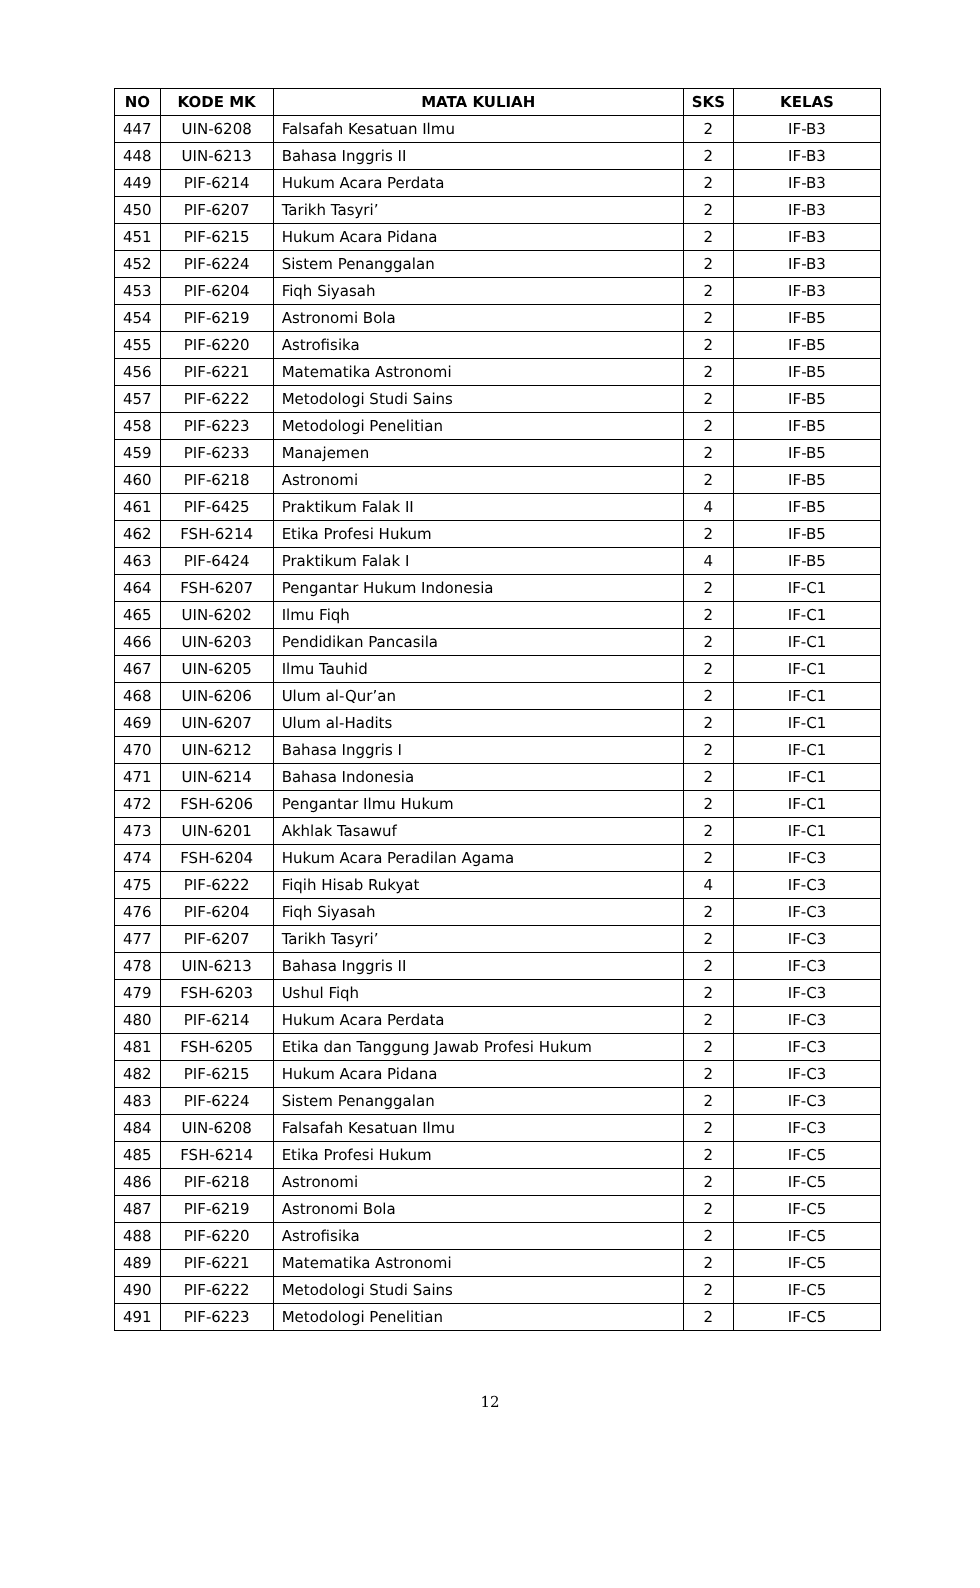| NO | KODE MK | MATA KULIAH | SKS | KELAS |
| --- | --- | --- | --- | --- |
| 447 | UIN-6208 | Falsafah Kesatuan Ilmu | 2 | IF-B3 |
| 448 | UIN-6213 | Bahasa Inggris II | 2 | IF-B3 |
| 449 | PIF-6214 | Hukum Acara Perdata | 2 | IF-B3 |
| 450 | PIF-6207 | Tarikh Tasyri’ | 2 | IF-B3 |
| 451 | PIF-6215 | Hukum Acara Pidana | 2 | IF-B3 |
| 452 | PIF-6224 | Sistem Penanggalan | 2 | IF-B3 |
| 453 | PIF-6204 | Fiqh Siyasah | 2 | IF-B3 |
| 454 | PIF-6219 | Astronomi Bola | 2 | IF-B5 |
| 455 | PIF-6220 | Astrofisika | 2 | IF-B5 |
| 456 | PIF-6221 | Matematika Astronomi | 2 | IF-B5 |
| 457 | PIF-6222 | Metodologi Studi Sains | 2 | IF-B5 |
| 458 | PIF-6223 | Metodologi Penelitian | 2 | IF-B5 |
| 459 | PIF-6233 | Manajemen | 2 | IF-B5 |
| 460 | PIF-6218 | Astronomi | 2 | IF-B5 |
| 461 | PIF-6425 | Praktikum Falak II | 4 | IF-B5 |
| 462 | FSH-6214 | Etika Profesi Hukum | 2 | IF-B5 |
| 463 | PIF-6424 | Praktikum Falak I | 4 | IF-B5 |
| 464 | FSH-6207 | Pengantar Hukum Indonesia | 2 | IF-C1 |
| 465 | UIN-6202 | Ilmu Fiqh | 2 | IF-C1 |
| 466 | UIN-6203 | Pendidikan Pancasila | 2 | IF-C1 |
| 467 | UIN-6205 | Ilmu Tauhid | 2 | IF-C1 |
| 468 | UIN-6206 | Ulum al-Qur’an | 2 | IF-C1 |
| 469 | UIN-6207 | Ulum al-Hadits | 2 | IF-C1 |
| 470 | UIN-6212 | Bahasa Inggris I | 2 | IF-C1 |
| 471 | UIN-6214 | Bahasa Indonesia | 2 | IF-C1 |
| 472 | FSH-6206 | Pengantar Ilmu Hukum | 2 | IF-C1 |
| 473 | UIN-6201 | Akhlak Tasawuf | 2 | IF-C1 |
| 474 | FSH-6204 | Hukum Acara Peradilan Agama | 2 | IF-C3 |
| 475 | PIF-6222 | Fiqih Hisab Rukyat | 4 | IF-C3 |
| 476 | PIF-6204 | Fiqh Siyasah | 2 | IF-C3 |
| 477 | PIF-6207 | Tarikh Tasyri’ | 2 | IF-C3 |
| 478 | UIN-6213 | Bahasa Inggris II | 2 | IF-C3 |
| 479 | FSH-6203 | Ushul Fiqh | 2 | IF-C3 |
| 480 | PIF-6214 | Hukum Acara Perdata | 2 | IF-C3 |
| 481 | FSH-6205 | Etika dan Tanggung Jawab Profesi Hukum | 2 | IF-C3 |
| 482 | PIF-6215 | Hukum Acara Pidana | 2 | IF-C3 |
| 483 | PIF-6224 | Sistem Penanggalan | 2 | IF-C3 |
| 484 | UIN-6208 | Falsafah Kesatuan Ilmu | 2 | IF-C3 |
| 485 | FSH-6214 | Etika Profesi Hukum | 2 | IF-C5 |
| 486 | PIF-6218 | Astronomi | 2 | IF-C5 |
| 487 | PIF-6219 | Astronomi Bola | 2 | IF-C5 |
| 488 | PIF-6220 | Astrofisika | 2 | IF-C5 |
| 489 | PIF-6221 | Matematika Astronomi | 2 | IF-C5 |
| 490 | PIF-6222 | Metodologi Studi Sains | 2 | IF-C5 |
| 491 | PIF-6223 | Metodologi Penelitian | 2 | IF-C5 |
12